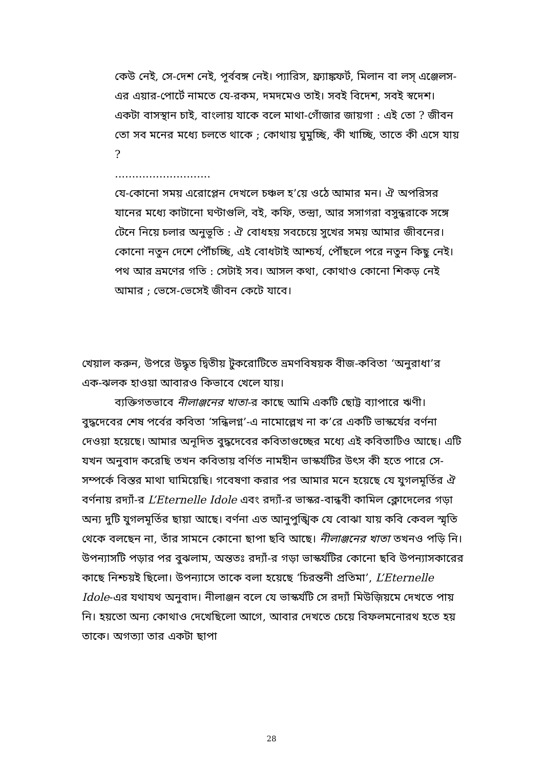কেউ নেই, সে-দেশ নেই, পূর্ববঙ্গ নেই। প্যারিস, ফ্র্যাঙ্কফর্ট, মিলান বা লস্ এঞ্জেলস-এর এয়ার-পোর্টে নামতে যে-রকম, দমদমেও তাই। সবই বিদেশ, সবই স্বদেশ। একটা বাসস্থান চাই, বাংলায় যাকে বলে মাথা-গোঁজার জায়গা : এই তো ? জীবন তো সব মনের মধ্যে চলতে থাকে ; কোথায় ঘুমুচ্ছি, কী খাচ্ছি, তাতে কী এসে যায় ?
............................
যে-কোনো সময় এরোপ্লেন দেখলে চঞ্চল হ’য়ে ওঠে আমার মন। ঐ অপরিসর যানের মধ্যে কাটানো ঘণ্টাগুলি, বই, কফি, তন্দ্রা, আর সসাগরা বসুন্ধরাকে সঙ্গে টেনে নিয়ে চলার অনুভূতি : ঐ বোধহয় সবচেয়ে সুখের সময় আমার জীবনের। কোনো নতুন দেশে পৌঁচচ্ছি, এই বোধটাই আশ্চর্য, পৌঁছলে পরে নতুন কিছু নেই। পথ আর ভ্রমণের গতি : সেটাই সব। আসল কথা, কোথাও কোনো শিকড় নেই আমার ; ভেসে-ভেসেই জীবন কেটে যাবে।
খেয়াল করুন, উপরে উদ্ধৃত দ্বিতীয় টুকরোটিতে ভ্রমণবিষয়ক বীজ-কবিতা ‘অনুরাধা’র এক-ঝলক হাওয়া আবারও কিভাবে খেলে যায়।
ব্যক্তিগতভাবে নীলাঞ্জনের খাতা-র কাছে আমি একটি ছোট্ট ব্যাপারে ঋণী। বুদ্ধদেবের শেষ পর্বের কবিতা ‘সন্ধিলগ্ন’-এ নামোল্লেখ না ক’রে একটি ভাস্কর্যের বর্ণনা দেওয়া হয়েছে। আমার অনূদিত বুদ্ধদেবের কবিতাগুচ্ছের মধ্যে এই কবিতাটিও আছে। এটি যখন অনুবাদ করেছি তখন কবিতায় বর্ণিত নামহীন ভাস্কর্যটির উৎস কী হতে পারে সে-সম্পর্কে বিস্তর মাথা ঘামিয়েছি। গবেষণা করার পর আমার মনে হয়েছে যে যুগলমূর্তির ঐ বর্ণনায় রদ্যাঁ-র L’Eternelle Idole এবং রদ্যাঁ-র ভাস্কর-বান্ধবী কামিল ক্লোদেলের গড়া অন্য দুটি যুগলমূর্তির ছায়া আছে। বর্ণনা এত আনুপুঙ্খিক যে বোঝা যায় কবি কেবল স্মৃতি থেকে বলছেন না, তাঁর সামনে কোনো ছাপা ছবি আছে। নীলাঞ্জনের খাতা তখনও পড়ি নি। উপন্যাসটি পড়ার পর বুঝলাম, অন্ততঃ রদ্যাঁ-র গড়া ভাস্কর্যটির কোনো ছবি উপন্যাসকারের কাছে নিশ্চয়ই ছিলো। উপন্যাসে তাকে বলা হয়েছে ‘চিরন্তনী প্রতিমা’, L’Eternelle Idole-এর যথাযথ অনুবাদ। নীলাঞ্জন বলে যে ভাস্কর্যটি সে রদ্যাঁ মিউজ়িয়মে দেখতে পায় নি। হয়তো অন্য কোথাও দেখেছিলো আগে, আবার দেখতে চেয়ে বিফলমনোরথ হতে হয় তাকে। অগত্যা তার একটা ছাপা
28